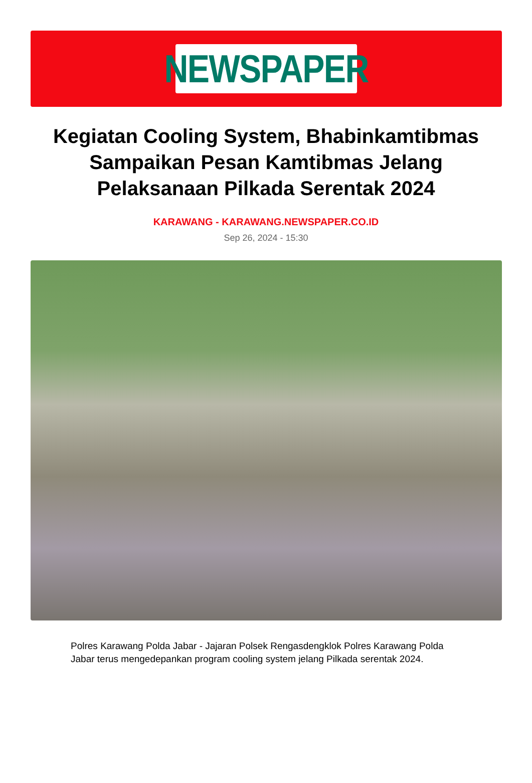NEWSPAPER
Kegiatan Cooling System, Bhabinkamtibmas Sampaikan Pesan Kamtibmas Jelang Pelaksanaan Pilkada Serentak 2024
KARAWANG - KARAWANG.NEWSPAPER.CO.ID
Sep 26, 2024 - 15:30
Polres Karawang Polda Jabar - Jajaran Polsek Rengasdengklok Polres Karawang Polda Jabar terus mengedepankan program cooling system jelang Pilkada serentak 2024.